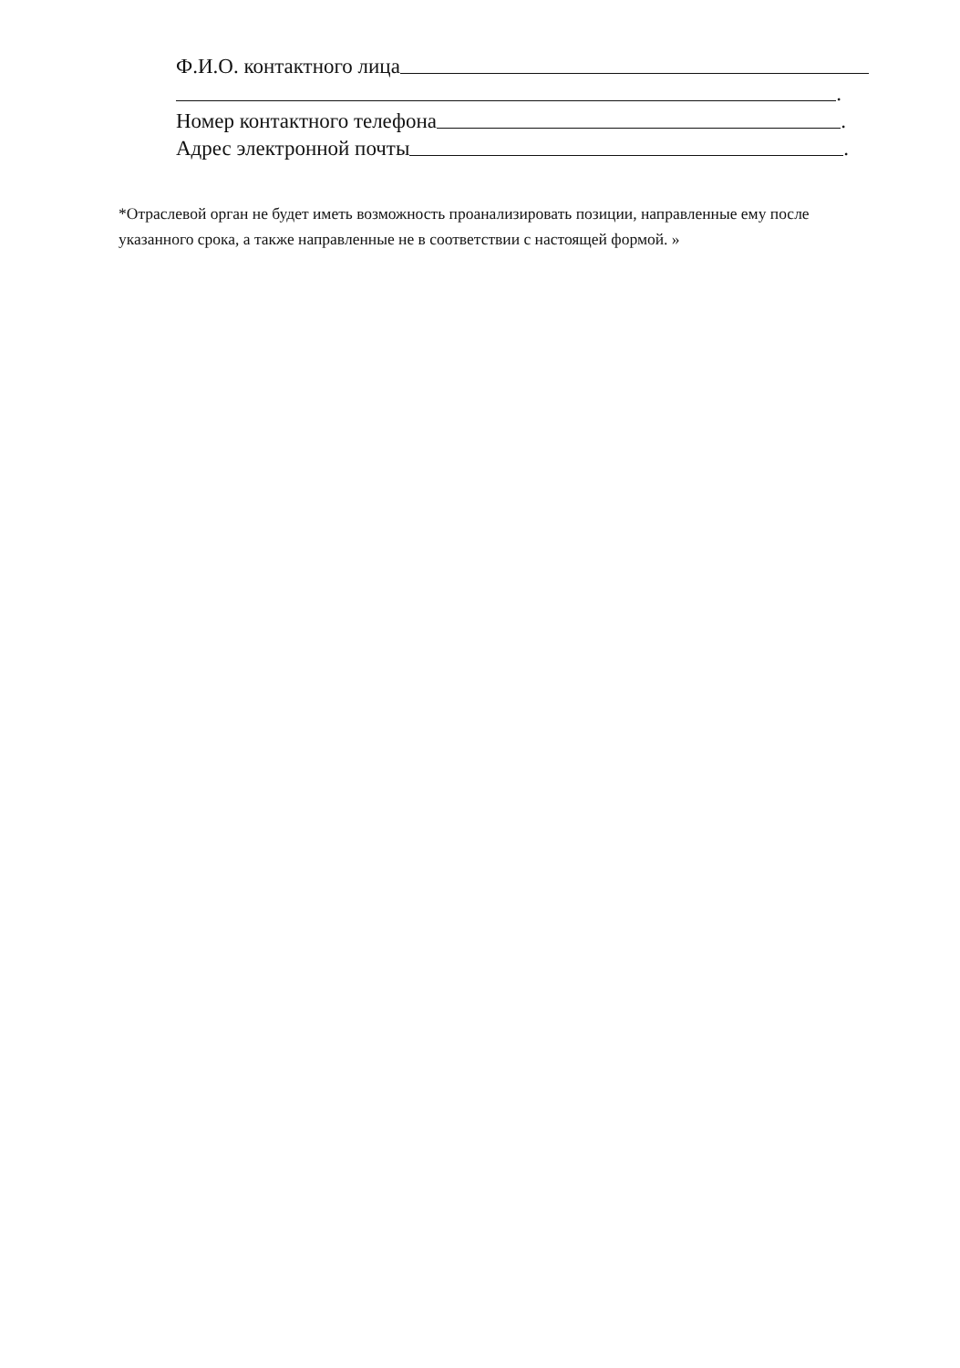Ф.И.О. контактного лица
.
Номер контактного телефона .
Адрес электронной почты .
*Отраслевой орган не будет иметь возможность проанализировать позиции, направленные ему после указанного срока, а также направленные не в соответствии с настоящей формой. »